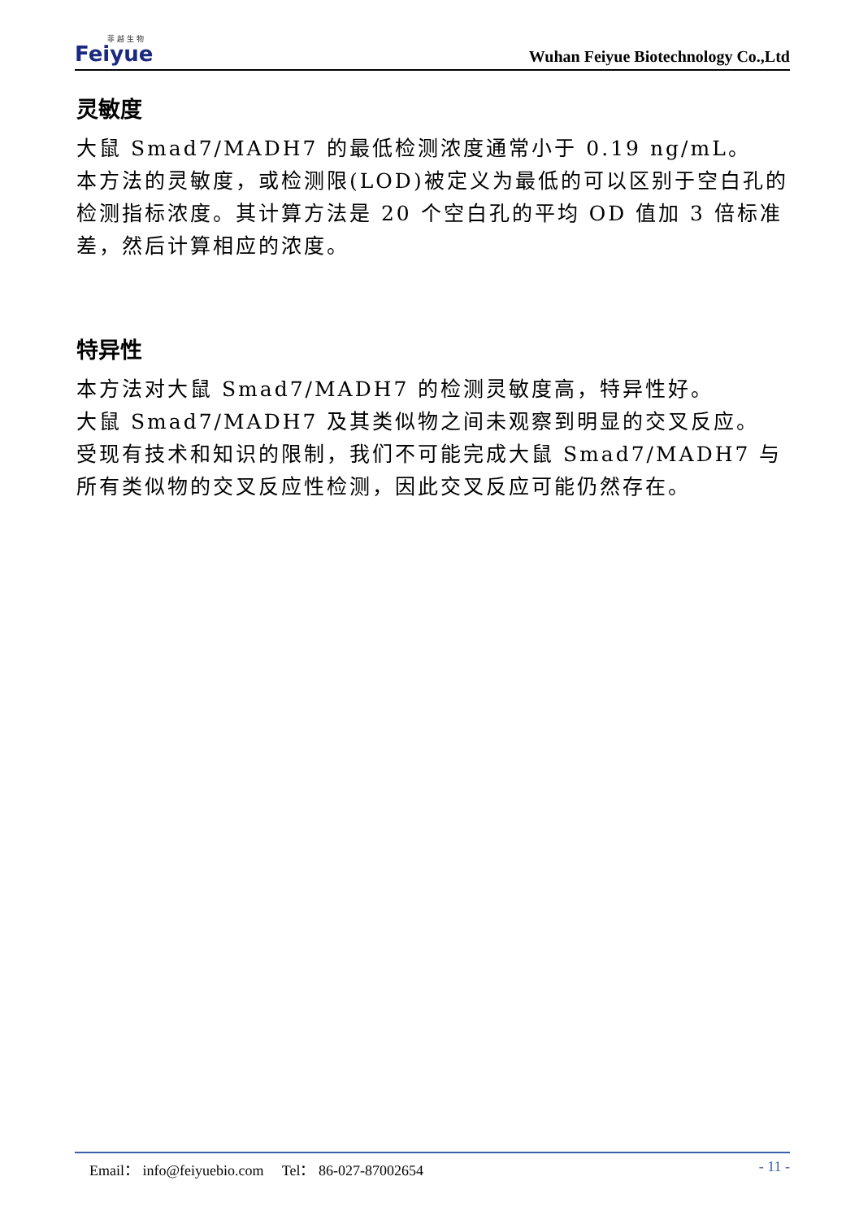菲 越 生 物
Feiyue
Wuhan Feiyue Biotechnology Co.,Ltd
灵敏度
大鼠 Smad7/MADH7 的最低检测浓度通常小于 0.19 ng/mL。
本方法的灵敏度，或检测限(LOD)被定义为最低的可以区别于空白孔的检测指标浓度。其计算方法是 20 个空白孔的平均 OD 值加 3 倍标准差，然后计算相应的浓度。
特异性
本方法对大鼠 Smad7/MADH7 的检测灵敏度高，特异性好。
大鼠 Smad7/MADH7 及其类似物之间未观察到明显的交叉反应。
受现有技术和知识的限制，我们不可能完成大鼠 Smad7/MADH7 与所有类似物的交叉反应性检测，因此交叉反应可能仍然存在。
Email： info@feiyuebio.com Tel： 86-027-87002654
- 11 -